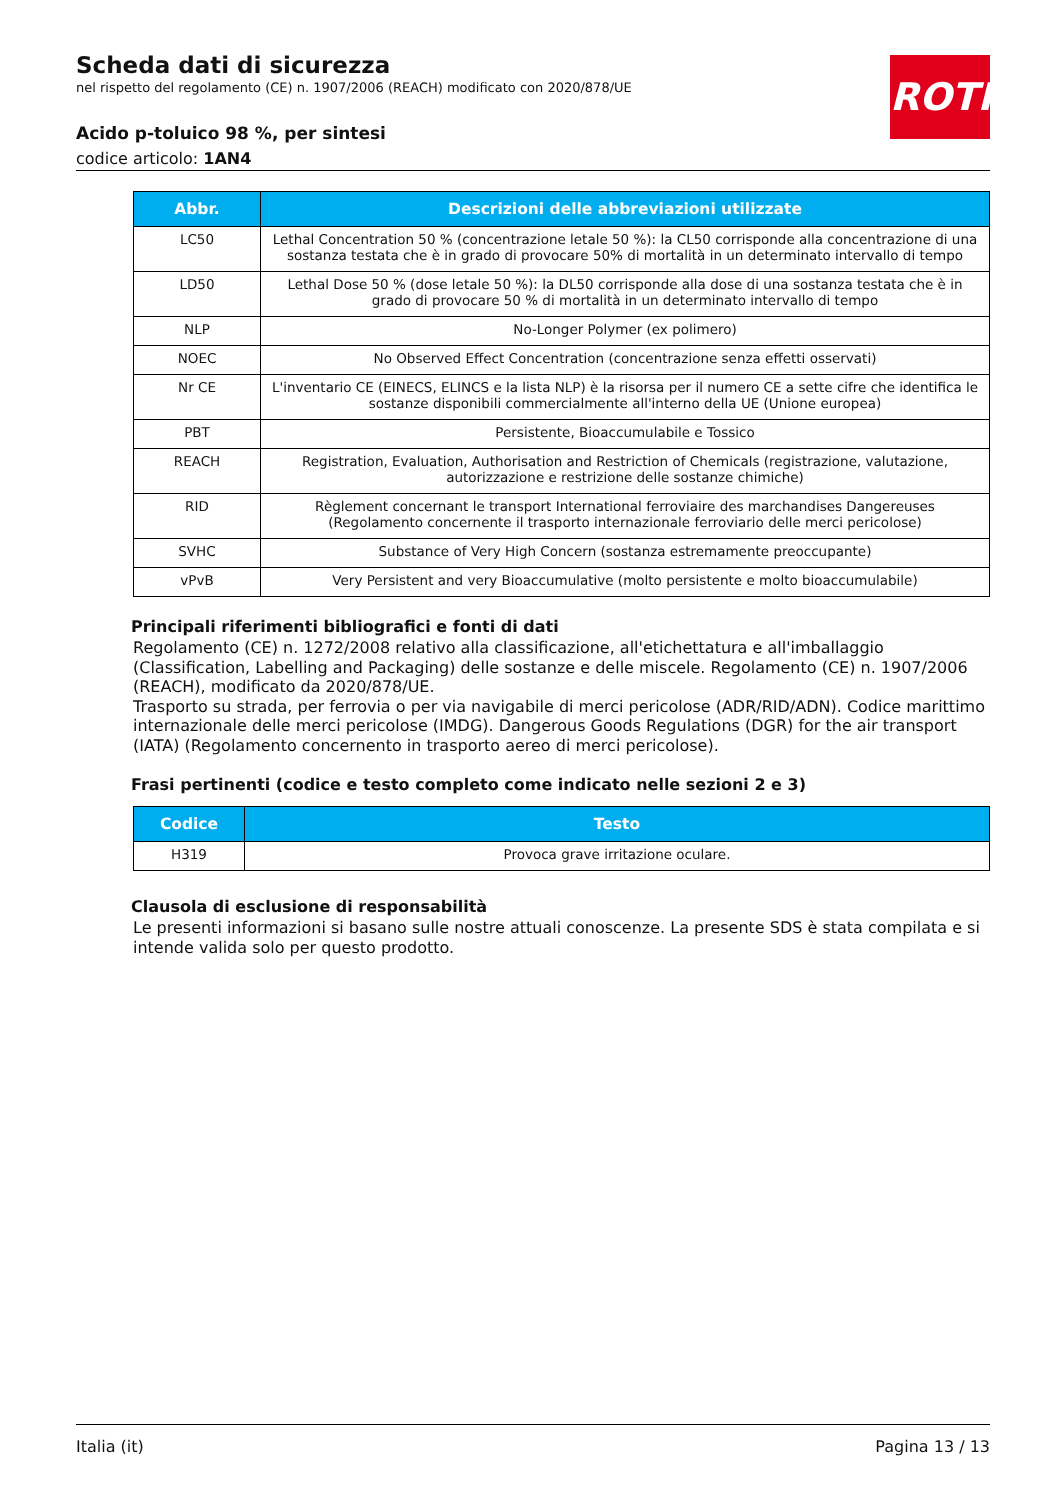Scheda dati di sicurezza
nel rispetto del regolamento (CE) n. 1907/2006 (REACH) modificato con 2020/878/UE
Acido p-toluico 98 %, per sintesi
codice articolo: 1AN4
ROTH
| Abbr. | Descrizioni delle abbreviazioni utilizzate |
| --- | --- |
| LC50 | Lethal Concentration 50 % (concentrazione letale 50 %): la CL50 corrisponde alla concentrazione di una sostanza testata che è in grado di provocare 50% di mortalità in un determinato intervallo di tempo |
| LD50 | Lethal Dose 50 % (dose letale 50 %): la DL50 corrisponde alla dose di una sostanza testata che è in grado di provocare 50 % di mortalità in un determinato intervallo di tempo |
| NLP | No-Longer Polymer (ex polimero) |
| NOEC | No Observed Effect Concentration (concentrazione senza effetti osservati) |
| Nr CE | L'inventario CE (EINECS, ELINCS e la lista NLP) è la risorsa per il numero CE a sette cifre che identifica le sostanze disponibili commercialmente all'interno della UE (Unione europea) |
| PBT | Persistente, Bioaccumulabile e Tossico |
| REACH | Registration, Evaluation, Authorisation and Restriction of Chemicals (registrazione, valutazione, autorizzazione e restrizione delle sostanze chimiche) |
| RID | Règlement concernant le transport International ferroviaire des marchandises Dangereuses (Regolamento concernente il trasporto internazionale ferroviario delle merci pericolose) |
| SVHC | Substance of Very High Concern (sostanza estremamente preoccupante) |
| vPvB | Very Persistent and very Bioaccumulative (molto persistente e molto bioaccumulabile) |
Principali riferimenti bibliografici e fonti di dati
Regolamento (CE) n. 1272/2008 relativo alla classificazione, all'etichettatura e all'imballaggio (Classification, Labelling and Packaging) delle sostanze e delle miscele. Regolamento (CE) n. 1907/2006 (REACH), modificato da 2020/878/UE.
Trasporto su strada, per ferrovia o per via navigabile di merci pericolose (ADR/RID/ADN). Codice marittimo internazionale delle merci pericolose (IMDG). Dangerous Goods Regulations (DGR) for the air transport (IATA) (Regolamento concernento in trasporto aereo di merci pericolose).
Frasi pertinenti (codice e testo completo come indicato nelle sezioni 2 e 3)
| Codice | Testo |
| --- | --- |
| H319 | Provoca grave irritazione oculare. |
Clausola di esclusione di responsabilità
Le presenti informazioni si basano sulle nostre attuali conoscenze. La presente SDS è stata compilata e si intende valida solo per questo prodotto.
Italia (it) Pagina 13 / 13